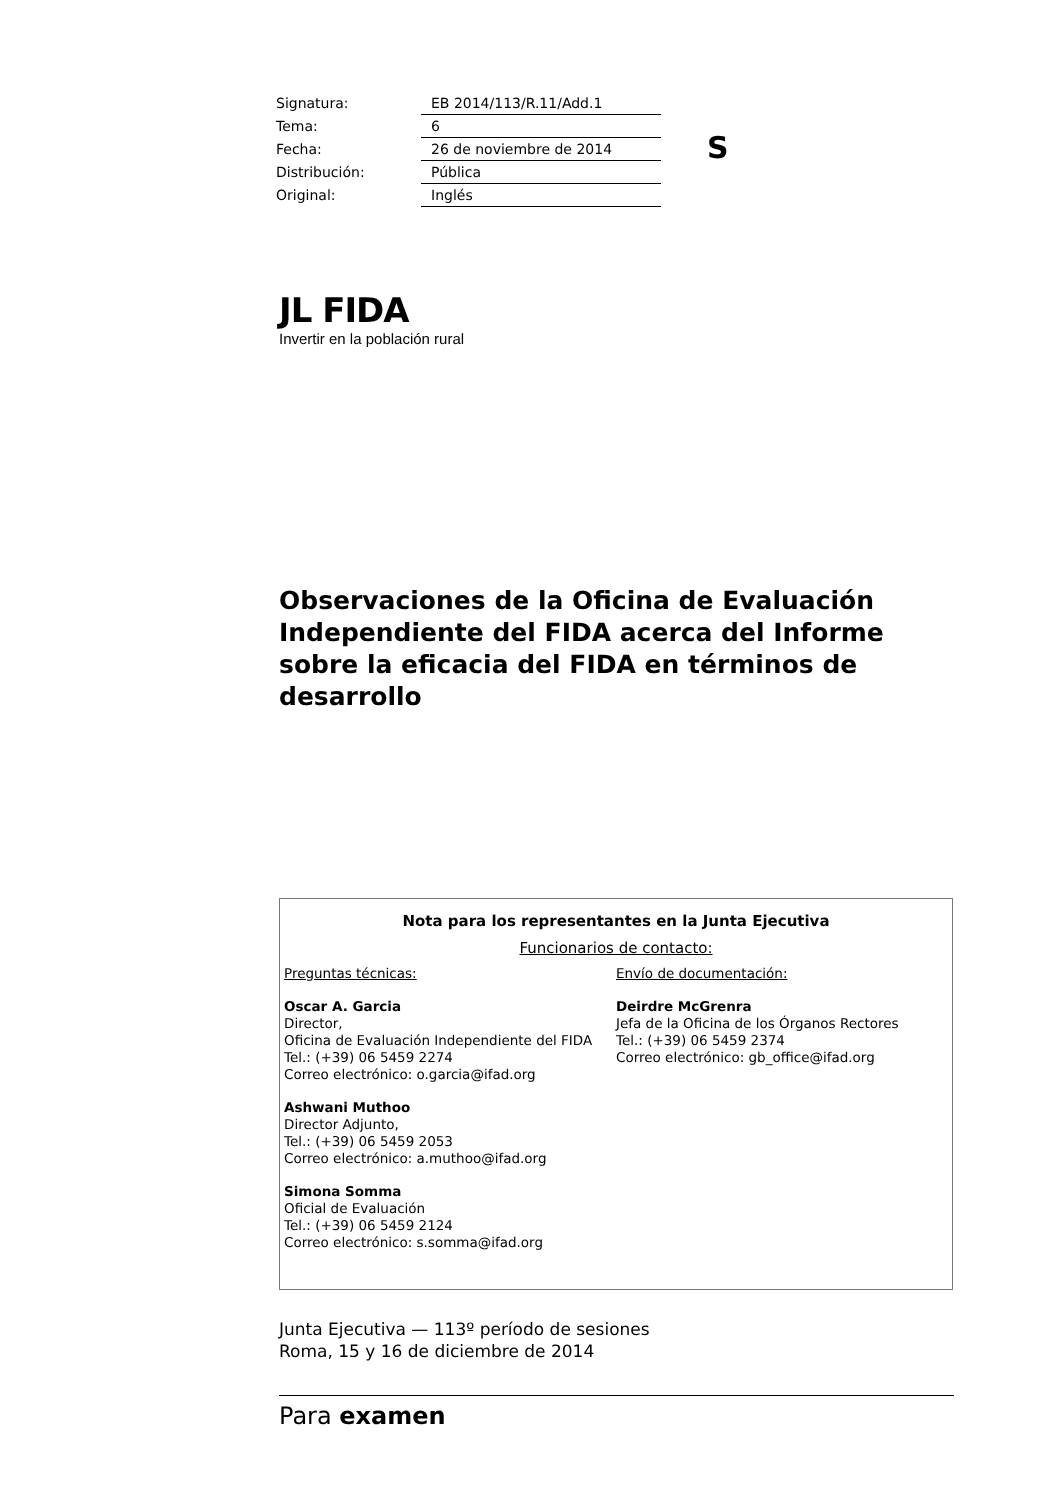| Signatura: | EB 2014/113/R.11/Add.1 |
| Tema: | 6 |
| Fecha: | 26 de noviembre de 2014 |
| Distribución: | Pública |
| Original: | Inglés |
S
ЈL FIDA
Invertir en la población rural
Observaciones de la Oficina de Evaluación Independiente del FIDA acerca del Informe sobre la eficacia del FIDA en términos de desarrollo
Nota para los representantes en la Junta Ejecutiva
Funcionarios de contacto:
Preguntas técnicas:
Oscar A. Garcia
Director,
Oficina de Evaluación Independiente del FIDA
Tel.: (+39) 06 5459 2274
Correo electrónico: o.garcia@ifad.org
Ashwani Muthoo
Director Adjunto,
Tel.: (+39) 06 5459 2053
Correo electrónico: a.muthoo@ifad.org
Simona Somma
Oficial de Evaluación
Tel.: (+39) 06 5459 2124
Correo electrónico: s.somma@ifad.org
Envío de documentación:
Deirdre McGrenra
Jefa de la Oficina de los Órganos Rectores
Tel.: (+39) 06 5459 2374
Correo electrónico: gb_office@ifad.org
Junta Ejecutiva — 113º período de sesiones
Roma, 15 y 16 de diciembre de 2014
Para examen